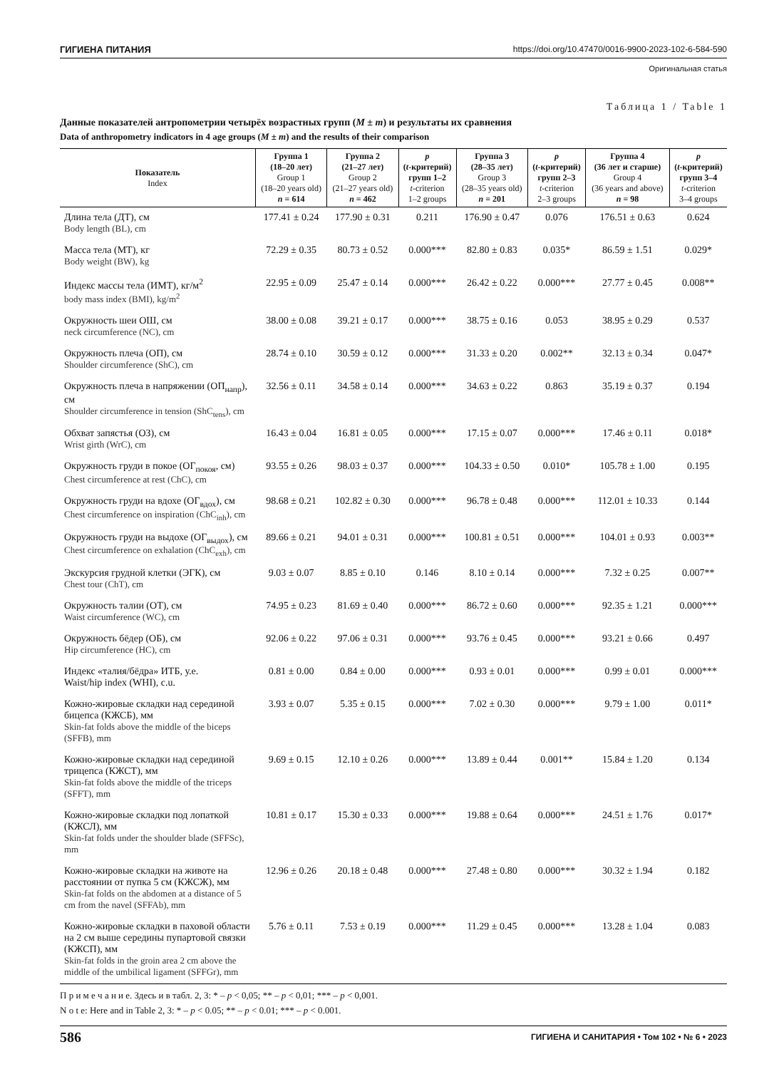ГИГИЕНА ПИТАНИЯ https://doi.org/10.47470/0016-9900-2023-102-6-584-590
Оригинальная статья
Таблица 1 / Table 1
Данные показателей антропометрии четырёх возрастных групп (M ± m) и результаты их сравнения
Data of anthropometry indicators in 4 age groups (M ± m) and the results of their comparison
| Показатель Index | Группа 1 (18–20 лет) Group 1 (18–20 years old) n = 614 | Группа 2 (21–27 лет) Group 2 (21–27 years old) n = 462 | p ( t -критерий) групп 1–2 t -criterion 1–2 groups | Группа 3 (28–35 лет) Group 3 (28–35 years old) n = 201 | p ( t -критерий) групп 2–3 t -criterion 2–3 groups | Группа 4 (36 лет и старше) Group 4 (36 years and above) n = 98 | p ( t -критерий) групп 3–4 t -criterion 3–4 groups |
| --- | --- | --- | --- | --- | --- | --- | --- |
| Длина тела (ДТ), см Body length (BL), cm | 177.41 ± 0.24 | 177.90 ± 0.31 | 0.211 | 176.90 ± 0.47 | 0.076 | 176.51 ± 0.63 | 0.624 |
| Масса тела (МТ), кг Body weight (BW), kg | 72.29 ± 0.35 | 80.73 ± 0.52 | 0.000*** | 82.80 ± 0.83 | 0.035* | 86.59 ± 1.51 | 0.029* |
| Индекс массы тела (ИМТ), кг/м<sup>2</sup> body mass index (BMI), kg/m<sup>2</sup> | 22.95 ± 0.09 | 25.47 ± 0.14 | 0.000*** | 26.42 ± 0.22 | 0.000*** | 27.77 ± 0.45 | 0.008** |
| Окружность шеи ОШ, см neck circumference (NC), cm | 38.00 ± 0.08 | 39.21 ± 0.17 | 0.000*** | 38.75 ± 0.16 | 0.053 | 38.95 ± 0.29 | 0.537 |
| Окружность плеча (ОП), см Shoulder circumference (ShC), cm | 28.74 ± 0.10 | 30.59 ± 0.12 | 0.000*** | 31.33 ± 0.20 | 0.002** | 32.13 ± 0.34 | 0.047* |
| Окружность плеча в напряжении (ОП<sub>напр</sub>), см Shoulder circumference in tension (ShC<sub>tens</sub>), cm | 32.56 ± 0.11 | 34.58 ± 0.14 | 0.000*** | 34.63 ± 0.22 | 0.863 | 35.19 ± 0.37 | 0.194 |
| Обхват запястья (ОЗ), см Wrist girth (WrC), cm | 16.43 ± 0.04 | 16.81 ± 0.05 | 0.000*** | 17.15 ± 0.07 | 0.000*** | 17.46 ± 0.11 | 0.018* |
| Окружность груди в покое (ОГ<sub>покоя</sub>, см) Chest circumference at rest (ChC), cm | 93.55 ± 0.26 | 98.03 ± 0.37 | 0.000*** | 104.33 ± 0.50 | 0.010* | 105.78 ± 1.00 | 0.195 |
| Окружность груди на вдохе (ОГ<sub>вдох</sub>), см Chest circumference on inspiration (ChC<sub>inh</sub>), cm | 98.68 ± 0.21 | 102.82 ± 0.30 | 0.000*** | 96.78 ± 0.48 | 0.000*** | 112.01 ± 10.33 | 0.144 |
| Окружность груди на выдохе (ОГ<sub>выдох</sub>), см Chest circumference on exhalation (ChC<sub>exh</sub>), cm | 89.66 ± 0.21 | 94.01 ± 0.31 | 0.000*** | 100.81 ± 0.51 | 0.000*** | 104.01 ± 0.93 | 0.003** |
| Экскурсия грудной клетки (ЭГК), см Chest tour (ChT), cm | 9.03 ± 0.07 | 8.85 ± 0.10 | 0.146 | 8.10 ± 0.14 | 0.000*** | 7.32 ± 0.25 | 0.007** |
| Окружность талии (ОТ), см Waist circumference (WC), cm | 74.95 ± 0.23 | 81.69 ± 0.40 | 0.000*** | 86.72 ± 0.60 | 0.000*** | 92.35 ± 1.21 | 0.000*** |
| Окружность бёдер (ОБ), см Hip circumference (HC), cm | 92.06 ± 0.22 | 97.06 ± 0.31 | 0.000*** | 93.76 ± 0.45 | 0.000*** | 93.21 ± 0.66 | 0.497 |
| Индекс «талия/бёдра» ИТБ, у.е. Waist/hip index (WHI), c.u. | 0.81 ± 0.00 | 0.84 ± 0.00 | 0.000*** | 0.93 ± 0.01 | 0.000*** | 0.99 ± 0.01 | 0.000*** |
| Кожно-жировые складки над серединой бицепса (КЖСБ), мм Skin-fat folds above the middle of the biceps (SFFB), mm | 3.93 ± 0.07 | 5.35 ± 0.15 | 0.000*** | 7.02 ± 0.30 | 0.000*** | 9.79 ± 1.00 | 0.011* |
| Кожно-жировые складки над серединой трицепса (КЖСТ), мм Skin-fat folds above the middle of the triceps (SFFT), mm | 9.69 ± 0.15 | 12.10 ± 0.26 | 0.000*** | 13.89 ± 0.44 | 0.001** | 15.84 ± 1.20 | 0.134 |
| Кожно-жировые складки под лопаткой (КЖСЛ), мм Skin-fat folds under the shoulder blade (SFFSc), mm | 10.81 ± 0.17 | 15.30 ± 0.33 | 0.000*** | 19.88 ± 0.64 | 0.000*** | 24.51 ± 1.76 | 0.017* |
| Кожно-жировые складки на животе на расстоянии от пупка 5 см (КЖСЖ), мм Skin-fat folds on the abdomen at a distance of 5 cm from the navel (SFFAb), mm | 12.96 ± 0.26 | 20.18 ± 0.48 | 0.000*** | 27.48 ± 0.80 | 0.000*** | 30.32 ± 1.94 | 0.182 |
| Кожно-жировые складки в паховой области на 2 см выше середины пупартовой связки (КЖСП), мм Skin-fat folds in the groin area 2 cm above the middle of the umbilical ligament (SFFGr), mm | 5.76 ± 0.11 | 7.53 ± 0.19 | 0.000*** | 11.29 ± 0.45 | 0.000*** | 13.28 ± 1.04 | 0.083 |
П р и м е ч а н и е. Здесь и в табл. 2, 3: * – p < 0,05; ** – p < 0,01; *** – p < 0,001.
N o t e: Here and in Table 2, 3: * – p < 0.05; ** – p < 0.01; *** – p < 0.001.
586 ГИГИЕНА И САНИТАРИЯ • Том 102 • № 6 • 2023